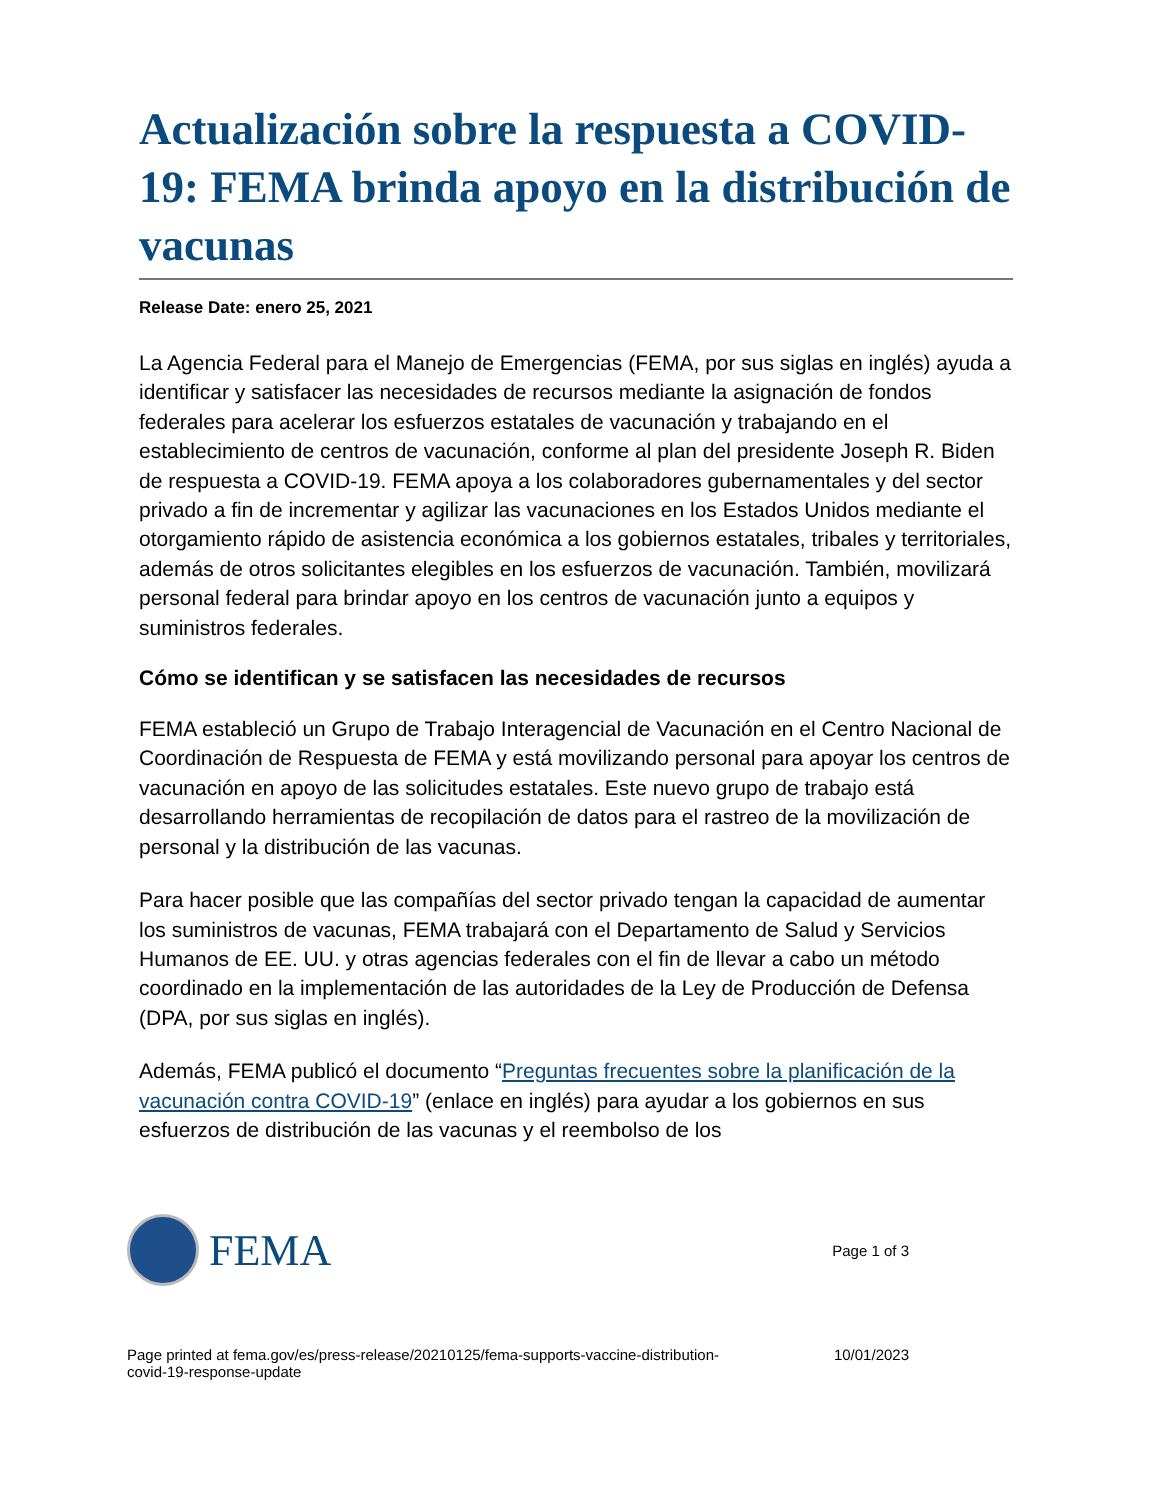Actualización sobre la respuesta a COVID-19: FEMA brinda apoyo en la distribución de vacunas
Release Date: enero 25, 2021
La Agencia Federal para el Manejo de Emergencias (FEMA, por sus siglas en inglés) ayuda a identificar y satisfacer las necesidades de recursos mediante la asignación de fondos federales para acelerar los esfuerzos estatales de vacunación y trabajando en el establecimiento de centros de vacunación, conforme al plan del presidente Joseph R. Biden de respuesta a COVID-19. FEMA apoya a los colaboradores gubernamentales y del sector privado a fin de incrementar y agilizar las vacunaciones en los Estados Unidos mediante el otorgamiento rápido de asistencia económica a los gobiernos estatales, tribales y territoriales, además de otros solicitantes elegibles en los esfuerzos de vacunación. También, movilizará personal federal para brindar apoyo en los centros de vacunación junto a equipos y suministros federales.
Cómo se identifican y se satisfacen las necesidades de recursos
FEMA estableció un Grupo de Trabajo Interagencial de Vacunación en el Centro Nacional de Coordinación de Respuesta de FEMA y está movilizando personal para apoyar los centros de vacunación en apoyo de las solicitudes estatales. Este nuevo grupo de trabajo está desarrollando herramientas de recopilación de datos para el rastreo de la movilización de personal y la distribución de las vacunas.
Para hacer posible que las compañías del sector privado tengan la capacidad de aumentar los suministros de vacunas, FEMA trabajará con el Departamento de Salud y Servicios Humanos de EE. UU. y otras agencias federales con el fin de llevar a cabo un método coordinado en la implementación de las autoridades de la Ley de Producción de Defensa (DPA, por sus siglas en inglés).
Además, FEMA publicó el documento “Preguntas frecuentes sobre la planificación de la vacunación contra COVID-19” (enlace en inglés) para ayudar a los gobiernos en sus esfuerzos de distribución de las vacunas y el reembolso de los
FEMA
Page 1 of 3
Page printed at fema.gov/es/press-release/20210125/fema-supports-vaccine-distribution-
covid-19-response-update 10/01/2023